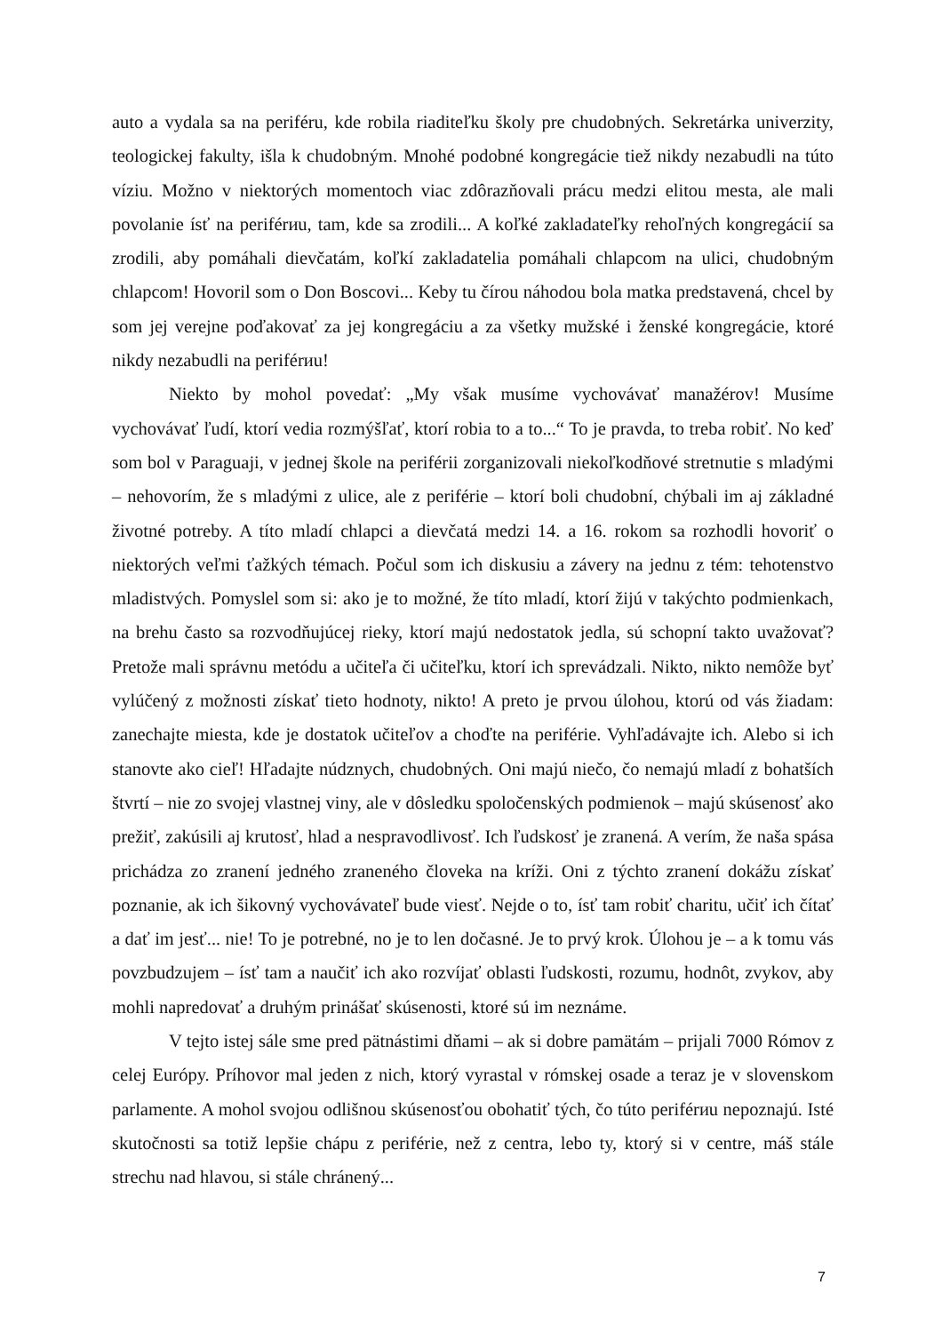auto a vydala sa na periféru, kde robila riaditeľku školy pre chudobných. Sekretárka univerzity, teologickej fakulty, išla k chudobným. Mnohé podobné kongregácie tiež nikdy nezabudli na túto víziu. Možno v niektorých momentoch viac zdôrazňovali prácu medzi elitou mesta, ale mali povolanie ísť na periférиu, tam, kde sa zrodili... A koľké zakladateľky rehoľných kongregácií sa zrodili, aby pomáhali dievčatám, koľkí zakladatelia pomáhali chlapcom na ulici, chudobným chlapcom! Hovoril som o Don Boscovi... Keby tu čírou náhodou bola matka predstavená, chcel by som jej verejne poďakovať za jej kongregáciu a za všetky mužské i ženské kongregácie, ktoré nikdy nezabudli na periférиu!
Niekto by mohol povedať: „My však musíme vychovávať manažérov! Musíme vychovávať ľudí, ktorí vedia rozmýšľať, ktorí robia to a to...“ To je pravda, to treba robiť. No keď som bol v Paraguaji, v jednej škole na periférii zorganizovali niekoľkodňové stretnutie s mladými – nehovorím, že s mladými z ulice, ale z periférie – ktorí boli chudobní, chýbali im aj základné životné potreby. A títo mladí chlapci a dievčatá medzi 14. a 16. rokom sa rozhodli hovoriť o niektorých veľmi ťažkých témach. Počul som ich diskusiu a závery na jednu z tém: tehotenstvo mladistvých. Pomyslel som si: ako je to možné, že títo mladí, ktorí žijú v takýchto podmienkach, na brehu často sa rozvodňujúcej rieky, ktorí majú nedostatok jedla, sú schopní takto uvažovať? Pretože mali správnu metódu a učiteľa či učiteľku, ktorí ich sprevádzali. Nikto, nikto nemôže byť vylúčený z možnosti získať tieto hodnoty, nikto! A preto je prvou úlohou, ktorú od vás žiadam: zanechajte miesta, kde je dostatok učiteľov a choďte na periférie. Vyhľadávajte ich. Alebo si ich stanovte ako cieľ! Hľadajte núdznych, chudobných. Oni majú niečo, čo nemajú mladí z bohatších štvrtí – nie zo svojej vlastnej viny, ale v dôsledku spoločenských podmienok – majú skúsenosť ako prežiť, zakúsili aj krutosť, hlad a nespravodlivosť. Ich ľudskosť je zranená. A verím, že naša spása prichádza zo zranení jedného zraneného človeka na kríži. Oni z týchto zranení dokážu získať poznanie, ak ich šikovný vychovávateľ bude viesť. Nejde o to, ísť tam robiť charitu, učiť ich čítať a dať im jesť... nie! To je potrebné, no je to len dočasné. Je to prvý krok. Úlohou je – a k tomu vás povzbudzujem – ísť tam a naučiť ich ako rozvíjať oblasti ľudskosti, rozumu, hodnôt, zvykov, aby mohli napredovať a druhým prinášať skúsenosti, ktoré sú im neznáme.
V tejto istej sále sme pred pätnástimi dňami – ak si dobre pamätám – prijali 7000 Rómov z celej Európy. Príhovor mal jeden z nich, ktorý vyrastal v rómskej osade a teraz je v slovenskom parlamente. A mohol svojou odlišnou skúsenosťou obohatiť tých, čo túto periférиu nepoznajú. Isté skutočnosti sa totiž lepšie chápu z periférie, než z centra, lebo ty, ktorý si v centre, máš stále strechu nad hlavou, si stále chránený...
7